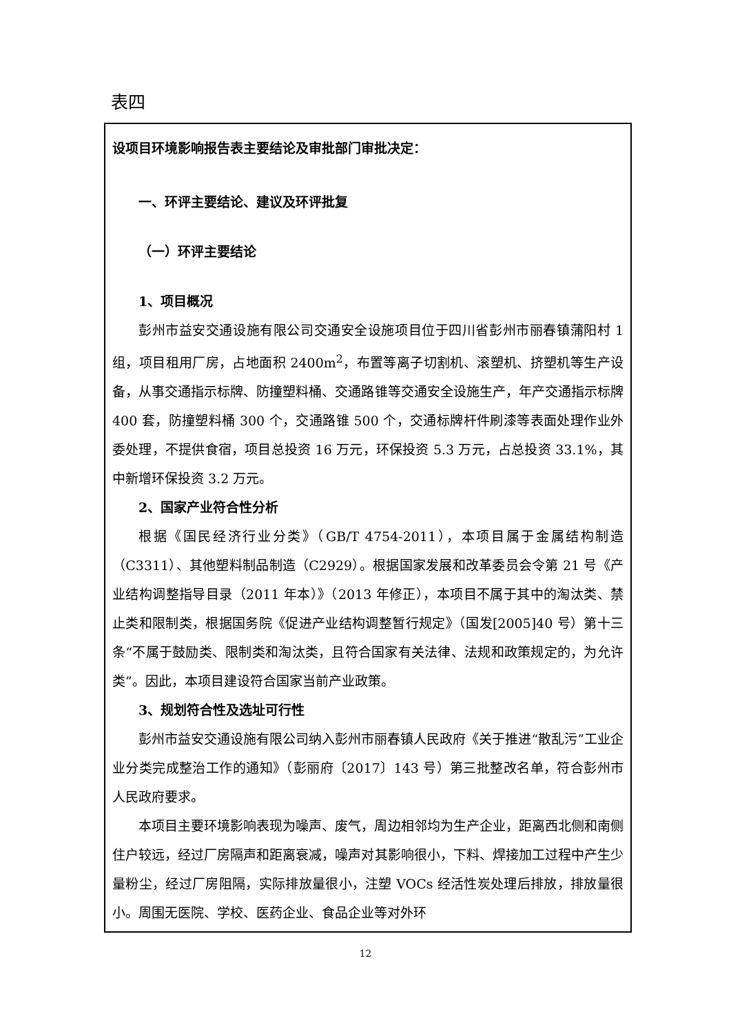表四
| 设项目环境影响报告表主要结论及审批部门审批决定： 一、环评主要结论、建议及环评批复 （一）环评主要结论 1、项目概况 彭州市益安交通设施有限公司交通安全设施项目位于四川省彭州市丽春镇蒲阳村 1 组，项目租用厂房，占地面积 2400m<sup>2</sup>，布置等离子切割机、滚塑机、挤塑机等生产设备，从事交通指示标牌、防撞塑料桶、交通路锥等交通安全设施生产，年产交通指示标牌 400 套，防撞塑料桶 300 个，交通路锥 500 个，交通标牌杆件刷漆等表面处理作业外委处理，不提供食宿，项目总投资 16 万元，环保投资 5.3 万元，占总投资 33.1%，其中新增环保投资 3.2 万元。 2、国家产业符合性分析 根据《国民经济行业分类》（GB/T 4754-2011），本项目属于金属结构制造（C3311）、其他塑料制品制造（C2929）。根据国家发展和改革委员会令第 21 号《产业结构调整指导目录（2011 年本）》（2013 年修正），本项目不属于其中的淘汰类、禁止类和限制类，根据国务院《促进产业结构调整暂行规定》（国发[2005]40 号）第十三条“不属于鼓励类、限制类和淘汰类，且符合国家有关法律、法规和政策规定的，为允许类”。因此，本项目建设符合国家当前产业政策。 3、规划符合性及选址可行性 彭州市益安交通设施有限公司纳入彭州市丽春镇人民政府《关于推进“散乱污”工业企业分类完成整治工作的通知》（彭丽府〔2017〕143 号）第三批整改名单，符合彭州市人民政府要求。 本项目主要环境影响表现为噪声、废气，周边相邻均为生产企业，距离西北侧和南侧住户较远，经过厂房隔声和距离衰减，噪声对其影响很小，下料、焊接加工过程中产生少量粉尘，经过厂房阻隔，实际排放量很小，注塑 VOCs 经活性炭处理后排放，排放量很小。周围无医院、学校、医药企业、食品企业等对外环 |
12